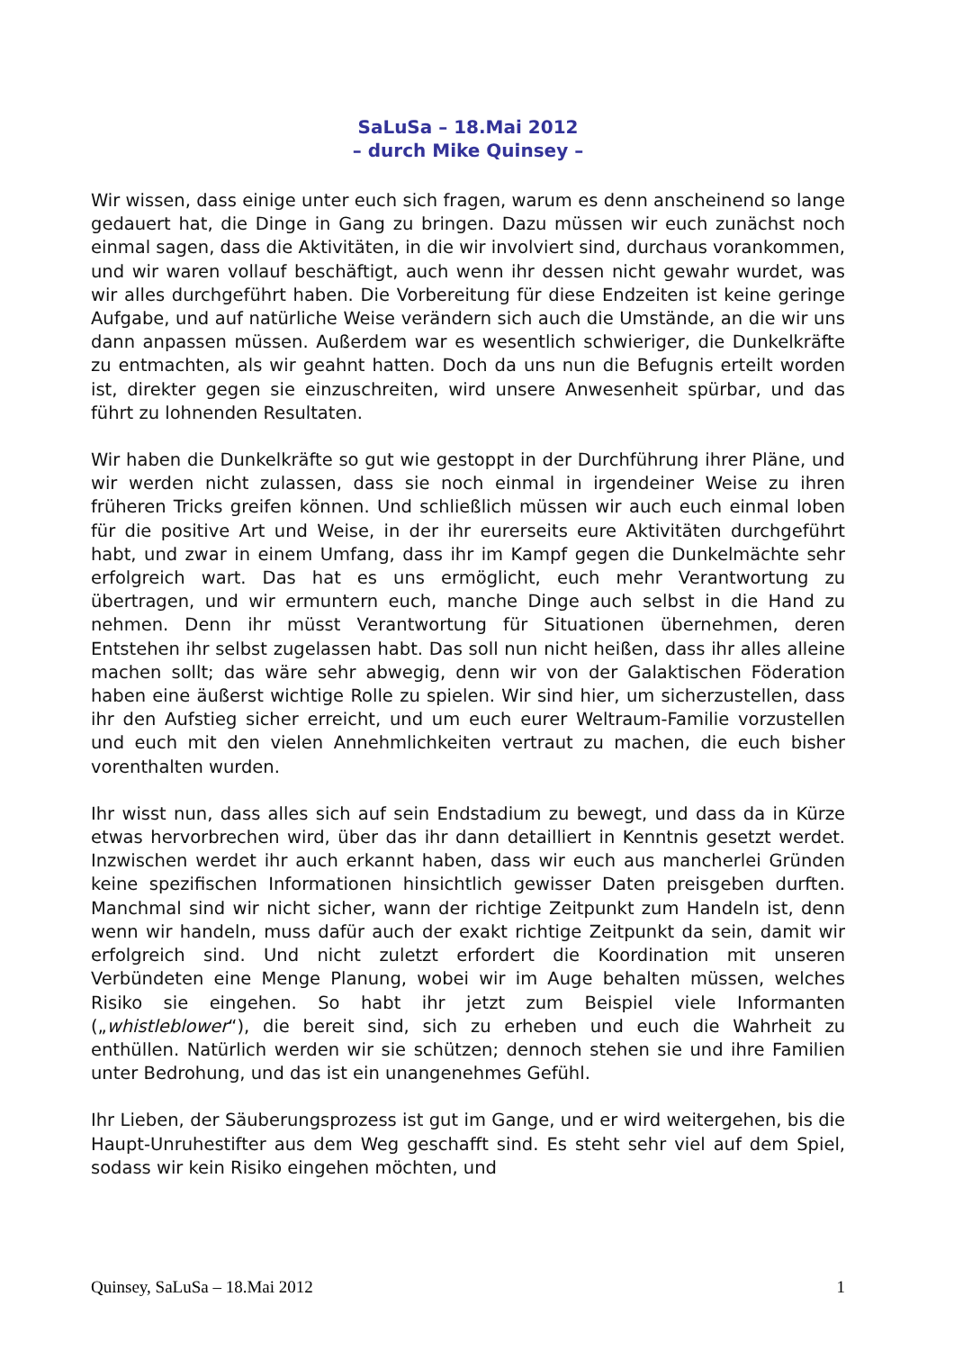SaLuSa – 18.Mai 2012
– durch Mike Quinsey –
Wir wissen, dass einige unter euch sich fragen, warum es denn anscheinend so lange gedauert hat, die Dinge in Gang zu bringen. Dazu müssen wir euch zunächst noch einmal sagen, dass die Aktivitäten, in die wir involviert sind, durchaus vorankommen, und wir waren vollauf beschäftigt, auch wenn ihr dessen nicht gewahr wurdet, was wir alles durchgeführt haben. Die Vorbereitung für diese Endzeiten ist keine geringe Aufgabe, und auf natürliche Weise verändern sich auch die Umstände, an die wir uns dann anpassen müssen. Außerdem war es wesentlich schwieriger, die Dunkelkräfte zu entmachten, als wir geahnt hatten. Doch da uns nun die Befugnis erteilt worden ist, direkter gegen sie einzuschreiten, wird unsere Anwesenheit spürbar, und das führt zu lohnenden Resultaten.
Wir haben die Dunkelkräfte so gut wie gestoppt in der Durchführung ihrer Pläne, und wir werden nicht zulassen, dass sie noch einmal in irgendeiner Weise zu ihren früheren Tricks greifen können. Und schließlich müssen wir auch euch einmal loben für die positive Art und Weise, in der ihr eurerseits eure Aktivitäten durchgeführt habt, und zwar in einem Umfang, dass ihr im Kampf gegen die Dunkelmächte sehr erfolgreich wart. Das hat es uns ermöglicht, euch mehr Verantwortung zu übertragen, und wir ermuntern euch, manche Dinge auch selbst in die Hand zu nehmen. Denn ihr müsst Verantwortung für Situationen übernehmen, deren Entstehen ihr selbst zugelassen habt. Das soll nun nicht heißen, dass ihr alles alleine machen sollt; das wäre sehr abwegig, denn wir von der Galaktischen Föderation haben eine äußerst wichtige Rolle zu spielen. Wir sind hier, um sicherzustellen, dass ihr den Aufstieg sicher erreicht, und um euch eurer Weltraum-Familie vorzustellen und euch mit den vielen Annehmlichkeiten vertraut zu machen, die euch bisher vorenthalten wurden.
Ihr wisst nun, dass alles sich auf sein Endstadium zu bewegt, und dass da in Kürze etwas hervorbrechen wird, über das ihr dann detailliert in Kenntnis gesetzt werdet. Inzwischen werdet ihr auch erkannt haben, dass wir euch aus mancherlei Gründen keine spezifischen Informationen hinsichtlich gewisser Daten preisgeben durften. Manchmal sind wir nicht sicher, wann der richtige Zeitpunkt zum Handeln ist, denn wenn wir handeln, muss dafür auch der exakt richtige Zeitpunkt da sein, damit wir erfolgreich sind. Und nicht zuletzt erfordert die Koordination mit unseren Verbündeten eine Menge Planung, wobei wir im Auge behalten müssen, welches Risiko sie eingehen. So habt ihr jetzt zum Beispiel viele Informanten („whistleblower“), die bereit sind, sich zu erheben und euch die Wahrheit zu enthüllen. Natürlich werden wir sie schützen; dennoch stehen sie und ihre Familien unter Bedrohung, und das ist ein unangenehmes Gefühl.
Ihr Lieben, der Säuberungsprozess ist gut im Gange, und er wird weitergehen, bis die Haupt-Unruhestifter aus dem Weg geschafft sind. Es steht sehr viel auf dem Spiel, sodass wir kein Risiko eingehen möchten, und
Quinsey, SaLuSa – 18.Mai 2012 1